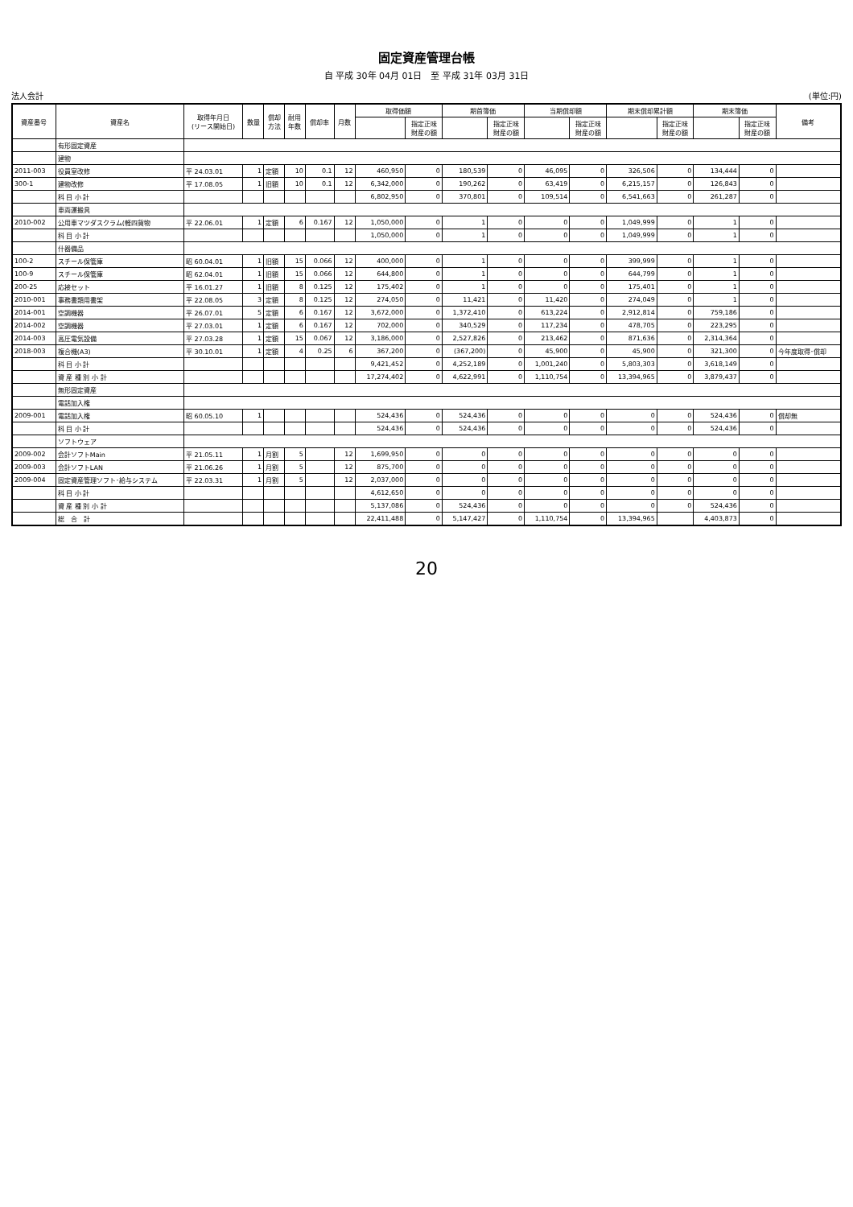固定資産管理台帳
自 平成 30年 04月 01日　至 平成 31年 03月 31日
法人会計 (単位:円)
| 資産番号 | 資産名 | 取得年月日 (リース開始日) | 数量 | 償却 方法 | 耐用 年数 | 償却率 | 月数 | 取得価額 | | 期首簿価 | | 当期償却額 | | 期末償却累計額 | | 期末簿価 | | 備考 |
| --- | --- | --- | --- | --- | --- | --- | --- | --- | --- | --- | --- | --- | --- | --- | --- | --- | --- | --- |
| | | | | | | | | | 指定正味 財産の額 | | 指定正味 財産の額 | | 指定正味 財産の額 | | 指定正味 財産の額 | | 指定正味 財産の額 | |
| | 有形固定資産 | | | | | | | | | | | | | | | | | |
| | 建物 | | | | | | | | | | | | | | | | | |
| 2011-003 | 役員室改修 | 平 24.03.01 | 1 | 定額 | 10 | 0.1 | 12 | 460,950 | 0 | 180,539 | 0 | 46,095 | 0 | 326,506 | 0 | 134,444 | 0 | |
| 300-1 | 建物改修 | 平 17.08.05 | 1 | 旧額 | 10 | 0.1 | 12 | 6,342,000 | 0 | 190,262 | 0 | 63,419 | 0 | 6,215,157 | 0 | 126,843 | 0 | |
| | 科 目 小 計 | | | | | | | 6,802,950 | 0 | 370,801 | 0 | 109,514 | 0 | 6,541,663 | 0 | 261,287 | 0 | |
| | 車両運搬具 | | | | | | | | | | | | | | | | | |
| 2010-002 | 公用車マツダスクラム(軽四貨物 | 平 22.06.01 | 1 | 定額 | 6 | 0.167 | 12 | 1,050,000 | 0 | 1 | 0 | 0 | 0 | 1,049,999 | 0 | 1 | 0 | |
| | 科 目 小 計 | | | | | | | 1,050,000 | 0 | 1 | 0 | 0 | 0 | 1,049,999 | 0 | 1 | 0 | |
| | 什器備品 | | | | | | | | | | | | | | | | | |
| 100-2 | スチール保管庫 | 昭 60.04.01 | 1 | 旧額 | 15 | 0.066 | 12 | 400,000 | 0 | 1 | 0 | 0 | 0 | 399,999 | 0 | 1 | 0 | |
| 100-9 | スチール保管庫 | 昭 62.04.01 | 1 | 旧額 | 15 | 0.066 | 12 | 644,800 | 0 | 1 | 0 | 0 | 0 | 644,799 | 0 | 1 | 0 | |
| 200-25 | 応接セット | 平 16.01.27 | 1 | 旧額 | 8 | 0.125 | 12 | 175,402 | 0 | 1 | 0 | 0 | 0 | 175,401 | 0 | 1 | 0 | |
| 2010-001 | 事務書類用書架 | 平 22.08.05 | 3 | 定額 | 8 | 0.125 | 12 | 274,050 | 0 | 11,421 | 0 | 11,420 | 0 | 274,049 | 0 | 1 | 0 | |
| 2014-001 | 空調機器 | 平 26.07.01 | 5 | 定額 | 6 | 0.167 | 12 | 3,672,000 | 0 | 1,372,410 | 0 | 613,224 | 0 | 2,912,814 | 0 | 759,186 | 0 | |
| 2014-002 | 空調機器 | 平 27.03.01 | 1 | 定額 | 6 | 0.167 | 12 | 702,000 | 0 | 340,529 | 0 | 117,234 | 0 | 478,705 | 0 | 223,295 | 0 | |
| 2014-003 | 高圧電気設備 | 平 27.03.28 | 1 | 定額 | 15 | 0.067 | 12 | 3,186,000 | 0 | 2,527,826 | 0 | 213,462 | 0 | 871,636 | 0 | 2,314,364 | 0 | |
| 2018-003 | 複合機(A3) | 平 30.10.01 | 1 | 定額 | 4 | 0.25 | 6 | 367,200 | 0 | (367,200) | 0 | 45,900 | 0 | 45,900 | 0 | 321,300 | 0 | 今年度取得･償却 |
| | 科 目 小 計 | | | | | | | 9,421,452 | 0 | 4,252,189 | 0 | 1,001,240 | 0 | 5,803,303 | 0 | 3,618,149 | 0 | |
| | 資 産 種 別 小 計 | | | | | | | 17,274,402 | 0 | 4,622,991 | 0 | 1,110,754 | 0 | 13,394,965 | 0 | 3,879,437 | 0 | |
| | 無形固定資産 | | | | | | | | | | | | | | | | | |
| | 電話加入権 | | | | | | | | | | | | | | | | | |
| 2009-001 | 電話加入権 | 昭 60.05.10 | 1 | | | | | 524,436 | 0 | 524,436 | 0 | 0 | 0 | 0 | 0 | 524,436 | 0 | 償却無 |
| | 科 目 小 計 | | | | | | | 524,436 | 0 | 524,436 | 0 | 0 | 0 | 0 | 0 | 524,436 | 0 | |
| | ソフトウェア | | | | | | | | | | | | | | | | | |
| 2009-002 | 会計ソフトMain | 平 21.05.11 | 1 | 月割 | 5 | | 12 | 1,699,950 | 0 | 0 | 0 | 0 | 0 | 0 | 0 | 0 | 0 | |
| 2009-003 | 会計ソフトLAN | 平 21.06.26 | 1 | 月割 | 5 | | 12 | 875,700 | 0 | 0 | 0 | 0 | 0 | 0 | 0 | 0 | 0 | |
| 2009-004 | 固定資産管理ソフト･給与システム | 平 22.03.31 | 1 | 月割 | 5 | | 12 | 2,037,000 | 0 | 0 | 0 | 0 | 0 | 0 | 0 | 0 | 0 | |
| | 科 目 小 計 | | | | | | | 4,612,650 | 0 | 0 | 0 | 0 | 0 | 0 | 0 | 0 | 0 | |
| | 資 産 種 別 小 計 | | | | | | | 5,137,086 | 0 | 524,436 | 0 | 0 | 0 | 0 | 0 | 524,436 | 0 | |
| | 総 合 計 | | | | | | | 22,411,488 | 0 | 5,147,427 | 0 | 1,110,754 | 0 | 13,394,965 | | 4,403,873 | 0 | |
20